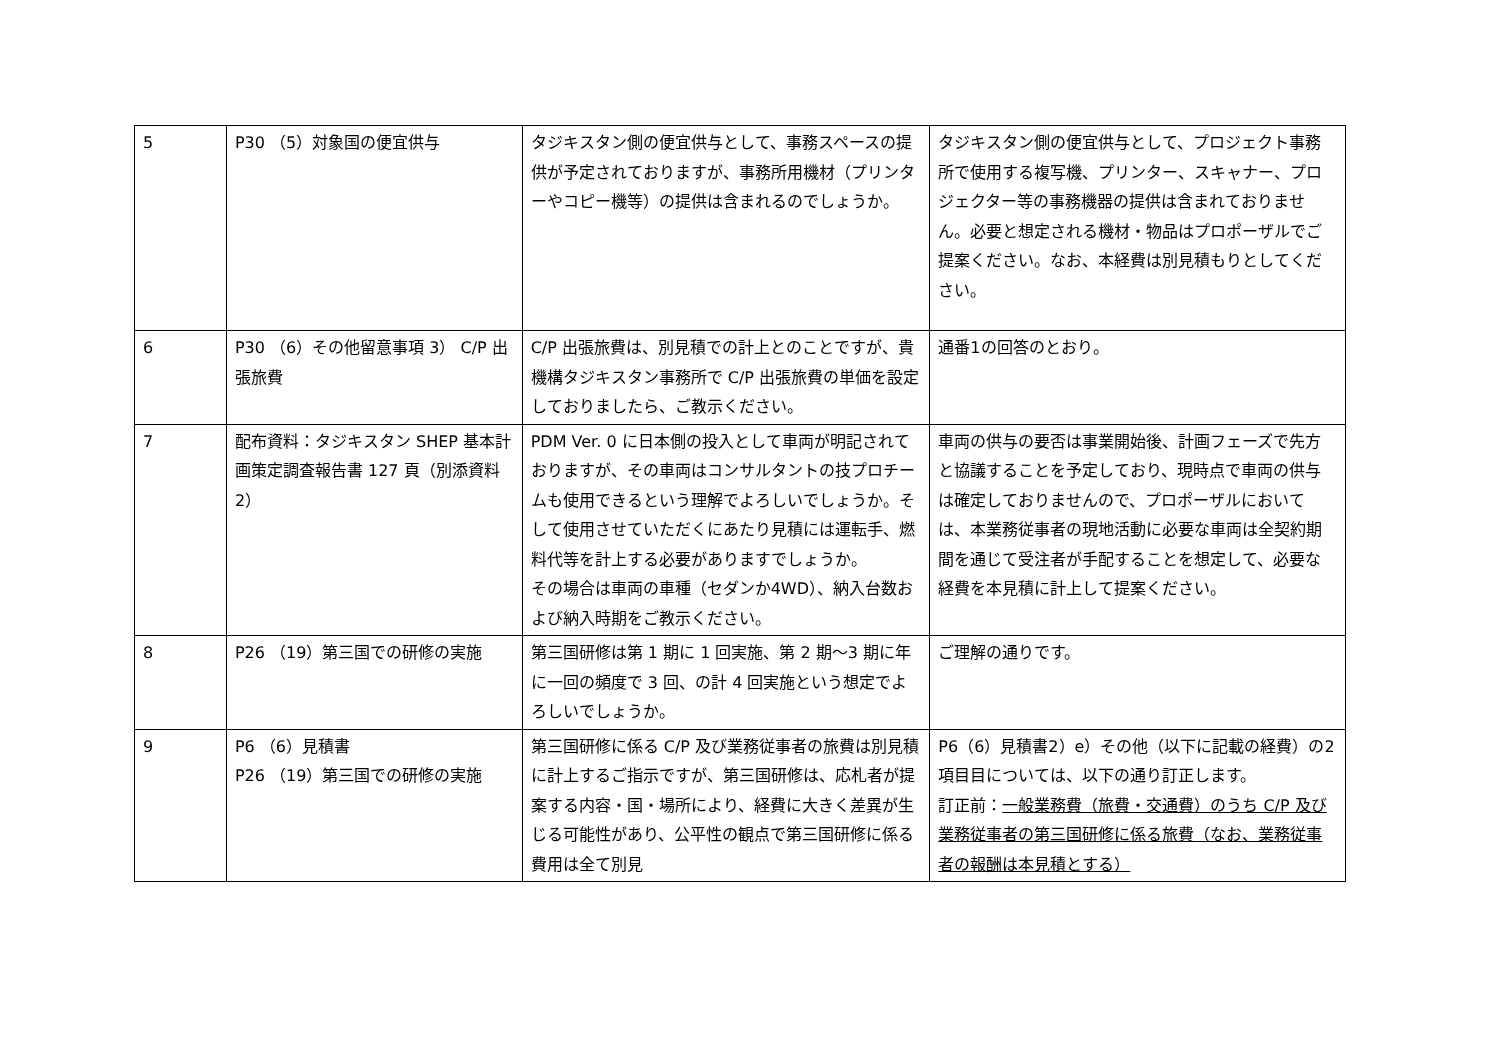| 5 | P30 （5）対象国の便宜供与 | タジキスタン側の便宜供与として、事務スペースの提供が予定されておりますが、事務所用機材（プリンターやコピー機等）の提供は含まれるのでしょうか。 | タジキスタン側の便宜供与として、プロジェクト事務所で使用する複写機、プリンター、スキャナー、プロジェクター等の事務機器の提供は含まれておりません。必要と想定される機材・物品はプロポーザルでご提案ください。なお、本経費は別見積もりとしてください。 |
| 6 | P30 （6）その他留意事項 3） C/P 出張旅費 | C/P 出張旅費は、別見積での計上とのことですが、貴機構タジキスタン事務所で C/P 出張旅費の単価を設定しておりましたら、ご教示ください。 | 通番1の回答のとおり。 |
| 7 | 配布資料：タジキスタン SHEP 基本計画策定調査報告書 127 頁（別添資料 2） | PDM Ver. 0 に日本側の投入として車両が明記されておりますが、その車両はコンサルタントの技プロチームも使用できるという理解でよろしいでしょうか。そして使用させていただくにあたり見積には運転手、燃料代等を計上する必要がありますでしょうか。 その場合は車両の車種（セダンか4WD）、納入台数および納入時期をご教示ください。 | 車両の供与の要否は事業開始後、計画フェーズで先方と協議することを予定しており、現時点で車両の供与は確定しておりませんので、プロポーザルにおいては、本業務従事者の現地活動に必要な車両は全契約期間を通じて受注者が手配することを想定して、必要な経費を本見積に計上して提案ください。 |
| 8 | P26 （19）第三国での研修の実施 | 第三国研修は第 1 期に 1 回実施、第 2 期～3 期に年に一回の頻度で 3 回、の計 4 回実施という想定でよろしいでしょうか。 | ご理解の通りです。 |
| 9 | P6 （6）見積書 P26 （19）第三国での研修の実施 | 第三国研修に係る C/P 及び業務従事者の旅費は別見積に計上するご指示ですが、第三国研修は、応札者が提案する内容・国・場所により、経費に大きく差異が生じる可能性があり、公平性の観点で第三国研修に係る費用は全て別見 | P6（6）見積書2）e）その他（以下に記載の経費）の2項目目については、以下の通り訂正します。 訂正前： 一般業務費（旅費・交通費）のうち C/P 及び業務従事者の第三国研修に係る旅費（なお、業務従事者の報酬は本見積とする） |